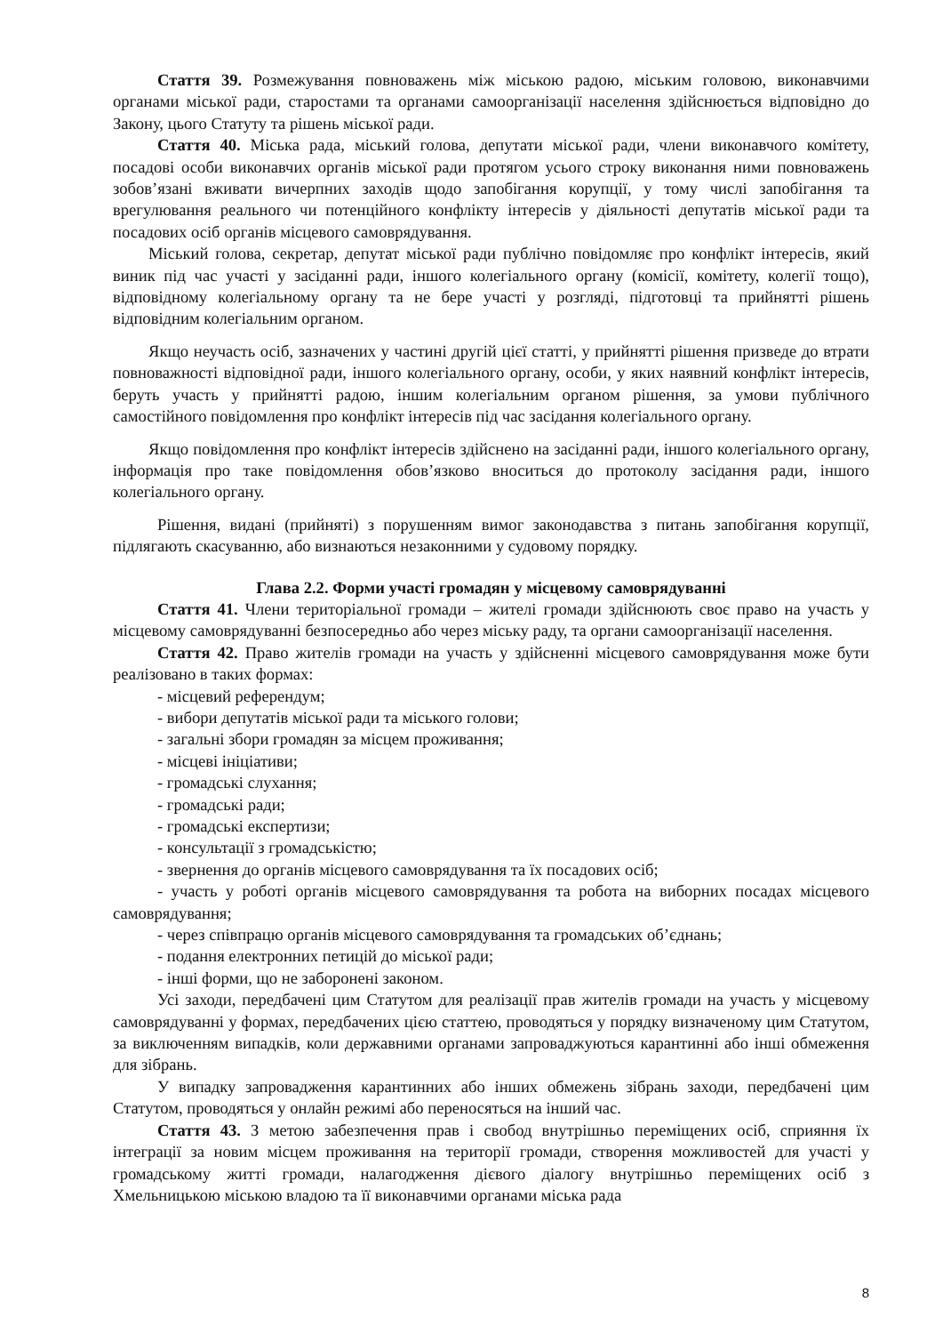Стаття 39. Розмежування повноважень між міською радою, міським головою, виконавчими органами міської ради, старостами та органами самоорганізації населення здійснюється відповідно до Закону, цього Статуту та рішень міської ради.
Стаття 40. Міська рада, міський голова, депутати міської ради, члени виконавчого комітету, посадові особи виконавчих органів міської ради протягом усього строку виконання ними повноважень зобов’язані вживати вичерпних заходів щодо запобігання корупції, у тому числі запобігання та врегулювання реального чи потенційного конфлікту інтересів у діяльності депутатів міської ради та посадових осіб органів місцевого самоврядування.
Міський голова, секретар, депутат міської ради публічно повідомляє про конфлікт інтересів, який виник під час участі у засіданні ради, іншого колегіального органу (комісії, комітету, колегії тощо), відповідному колегіальному органу та не бере участі у розгляді, підготовці та прийнятті рішень відповідним колегіальним органом.
Якщо неучасть осіб, зазначених у частині другій цієї статті, у прийнятті рішення призведе до втрати повноважності відповідної ради, іншого колегіального органу, особи, у яких наявний конфлікт інтересів, беруть участь у прийнятті радою, іншим колегіальним органом рішення, за умови публічного самостійного повідомлення про конфлікт інтересів під час засідання колегіального органу.
Якщо повідомлення про конфлікт інтересів здійснено на засіданні ради, іншого колегіального органу, інформація про таке повідомлення обов’язково вноситься до протоколу засідання ради, іншого колегіального органу.
Рішення, видані (прийняті) з порушенням вимог законодавства з питань запобігання корупції, підлягають скасуванню, або визнаються незаконними у судовому порядку.
Глава 2.2. Форми участі громадян у місцевому самоврядуванні
Стаття 41. Члени територіальної громади – жителі громади здійснюють своє право на участь у місцевому самоврядуванні безпосередньо або через міську раду, та органи самоорганізації населення.
Стаття 42. Право жителів громади на участь у здійсненні місцевого самоврядування може бути реалізовано в таких формах:
- місцевий референдум;
- вибори депутатів міської ради та міського голови;
- загальні збори громадян за місцем проживання;
- місцеві ініціативи;
- громадські слухання;
- громадські ради;
- громадські експертизи;
- консультації з громадськістю;
- звернення до органів місцевого самоврядування та їх посадових осіб;
- участь у роботі органів місцевого самоврядування та робота на виборних посадах місцевого самоврядування;
- через співпрацю органів місцевого самоврядування та громадських об’єднань;
- подання електронних петицій до міської ради;
- інші форми, що не заборонені законом.
Усі заходи, передбачені цим Статутом для реалізації прав жителів громади на участь у місцевому самоврядуванні у формах, передбачених цією статтею, проводяться у порядку визначеному цим Статутом, за виключенням випадків, коли державними органами запроваджуються карантинні або інші обмеження для зібрань.
У випадку запровадження карантинних або інших обмежень зібрань заходи, передбачені цим Статутом, проводяться у онлайн режимі або переносяться на інший час.
Стаття 43. З метою забезпечення прав і свобод внутрішньо переміщених осіб, сприяння їх інтеграції за новим місцем проживання на території громади, створення можливостей для участі у громадському житті громади, налагодження дієвого діалогу внутрішньо переміщених осіб з Хмельницькою міською владою та її виконавчими органами міська рада
8